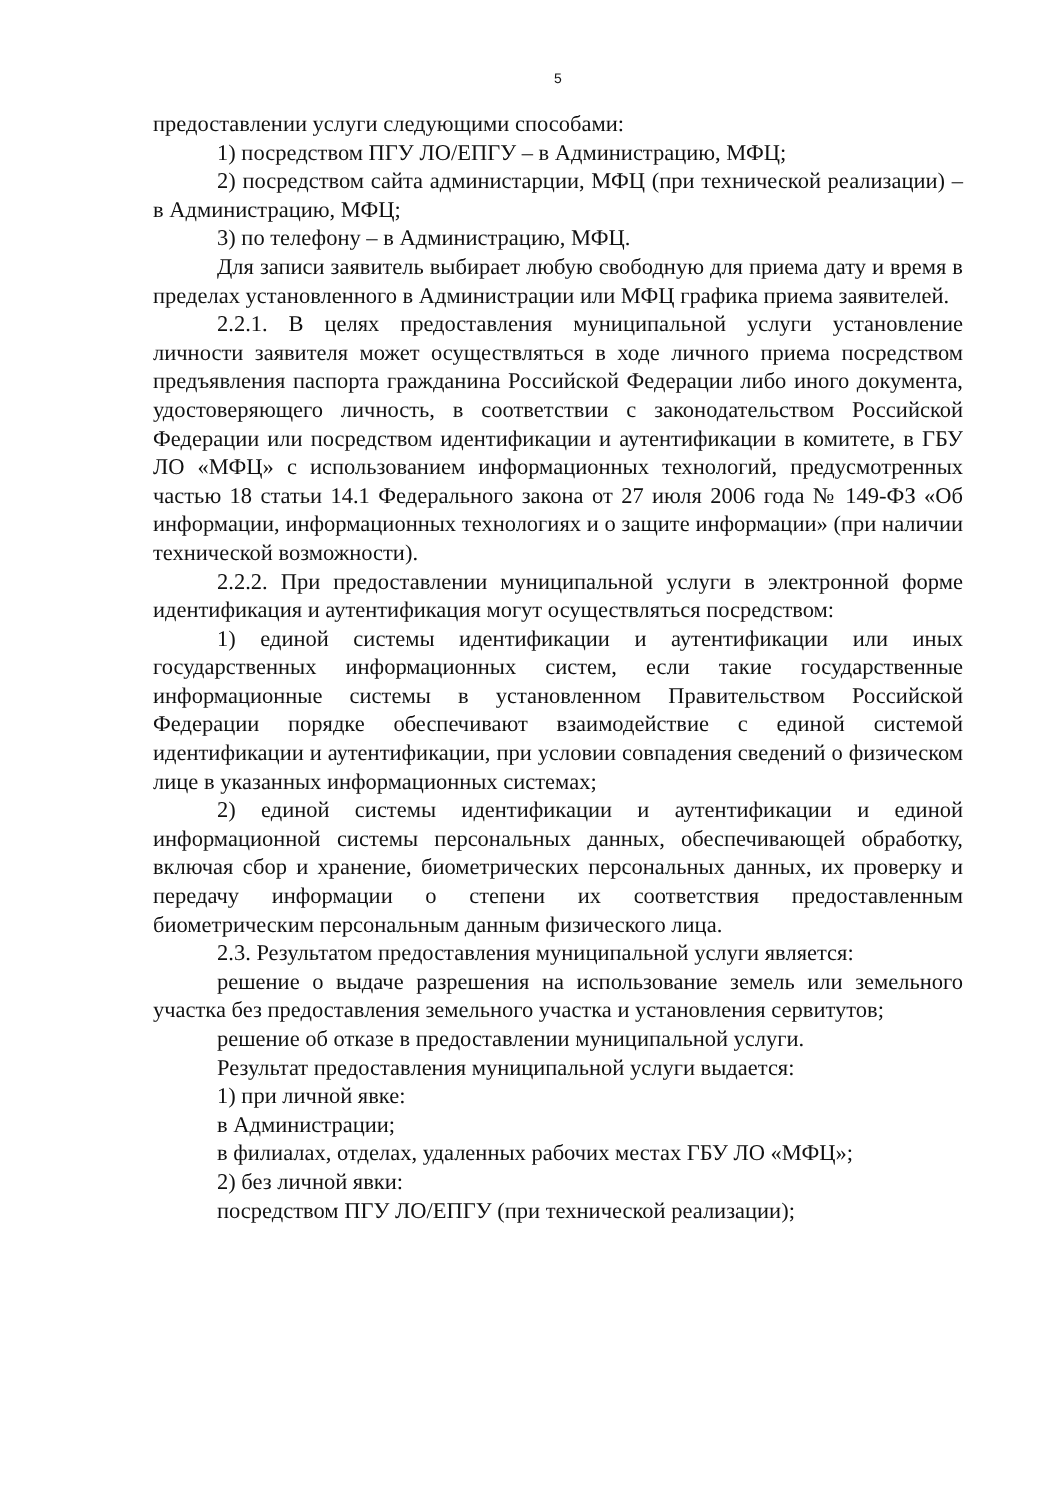5
предоставлении услуги следующими способами:
1) посредством ПГУ ЛО/ЕПГУ – в Администрацию, МФЦ;
2) посредством сайта администарции, МФЦ (при технической реализации) – в Администрацию, МФЦ;
3) по телефону – в Администрацию, МФЦ.
Для записи заявитель выбирает любую свободную для приема дату и время в пределах установленного в Администрации или МФЦ графика приема заявителей.
2.2.1. В целях предоставления муниципальной услуги установление личности заявителя может осуществляться в ходе личного приема посредством предъявления паспорта гражданина Российской Федерации либо иного документа, удостоверяющего личность, в соответствии с законодательством Российской Федерации или посредством идентификации и аутентификации в комитете, в ГБУ ЛО «МФЦ» с использованием информационных технологий, предусмотренных частью 18 статьи 14.1 Федерального закона от 27 июля 2006 года № 149-ФЗ «Об информации, информационных технологиях и о защите информации» (при наличии технической возможности).
2.2.2. При предоставлении муниципальной услуги в электронной форме идентификация и аутентификация могут осуществляться посредством:
1) единой системы идентификации и аутентификации или иных государственных информационных систем, если такие государственные информационные системы в установленном Правительством Российской Федерации порядке обеспечивают взаимодействие с единой системой идентификации и аутентификации, при условии совпадения сведений о физическом лице в указанных информационных системах;
2) единой системы идентификации и аутентификации и единой информационной системы персональных данных, обеспечивающей обработку, включая сбор и хранение, биометрических персональных данных, их проверку и передачу информации о степени их соответствия предоставленным биометрическим персональным данным физического лица.
2.3. Результатом предоставления муниципальной услуги является:
решение о выдаче разрешения на использование земель или земельного участка без предоставления земельного участка и установления сервитутов;
решение об отказе в предоставлении муниципальной услуги.
Результат предоставления муниципальной услуги выдается:
1) при личной явке:
в Администрации;
в филиалах, отделах, удаленных рабочих местах ГБУ ЛО «МФЦ»;
2) без личной явки:
посредством ПГУ ЛО/ЕПГУ (при технической реализации);